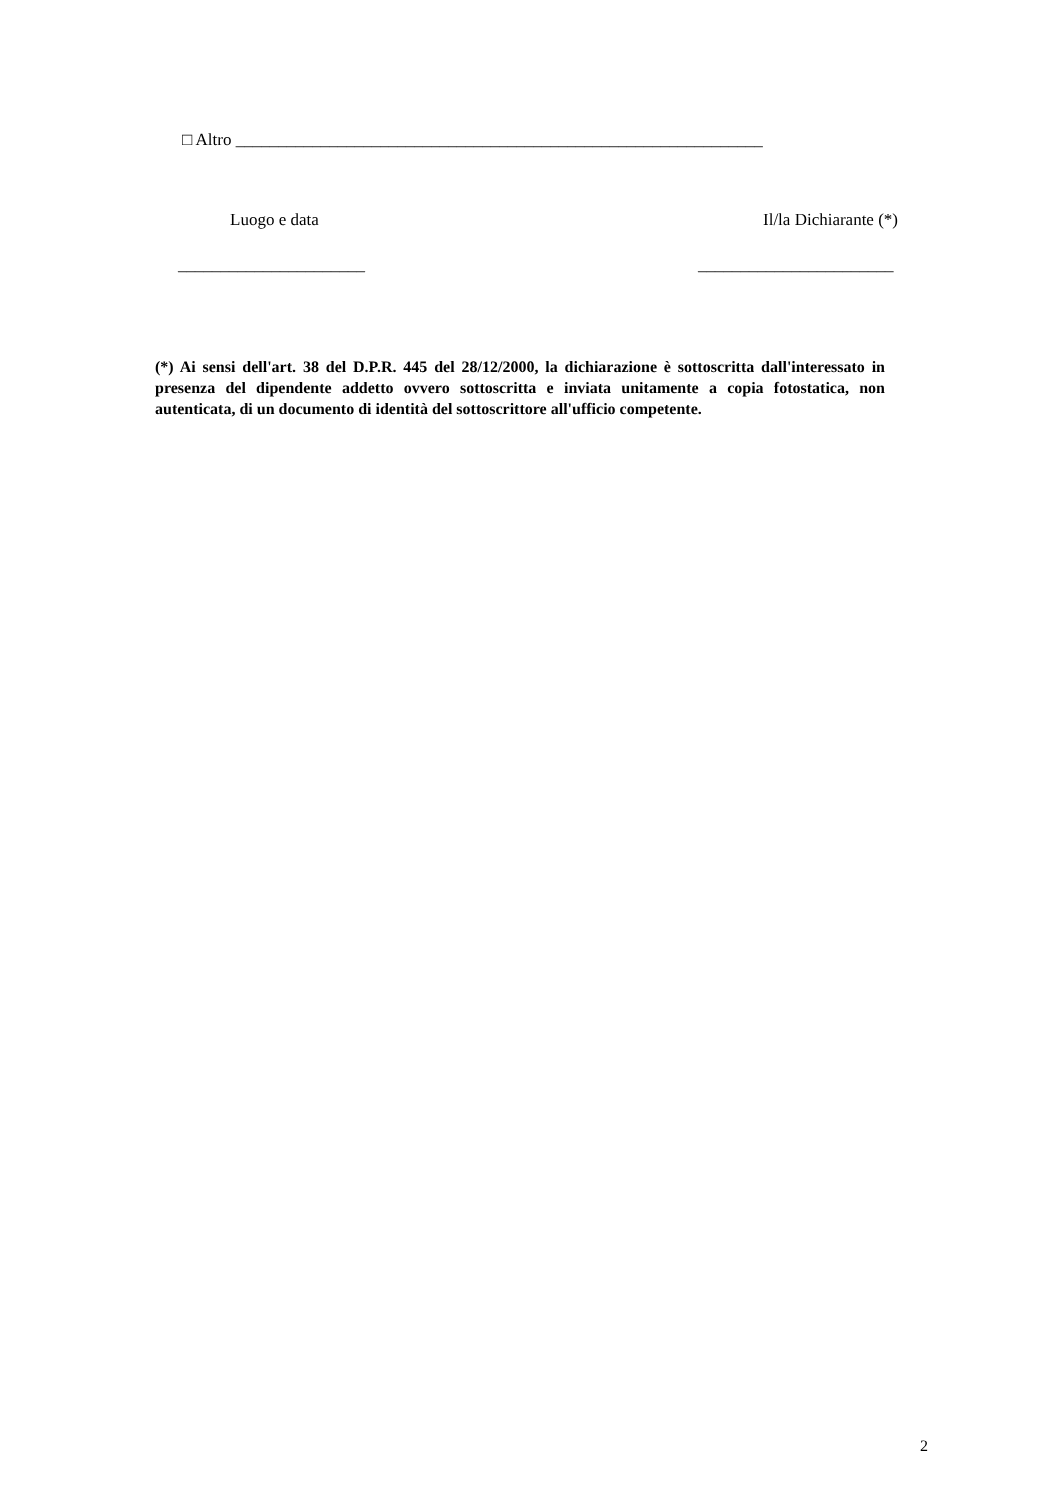□ Altro ______________________________________________________________
Luogo e data Il/la Dichiarante (*)
______________________ _______________________
(*) Ai sensi dell'art. 38 del D.P.R. 445 del 28/12/2000, la dichiarazione è sottoscritta dall'interessato in presenza del dipendente addetto ovvero sottoscritta e inviata unitamente a copia fotostatica, non autenticata, di un documento di identità del sottoscrittore all'ufficio competente.
2